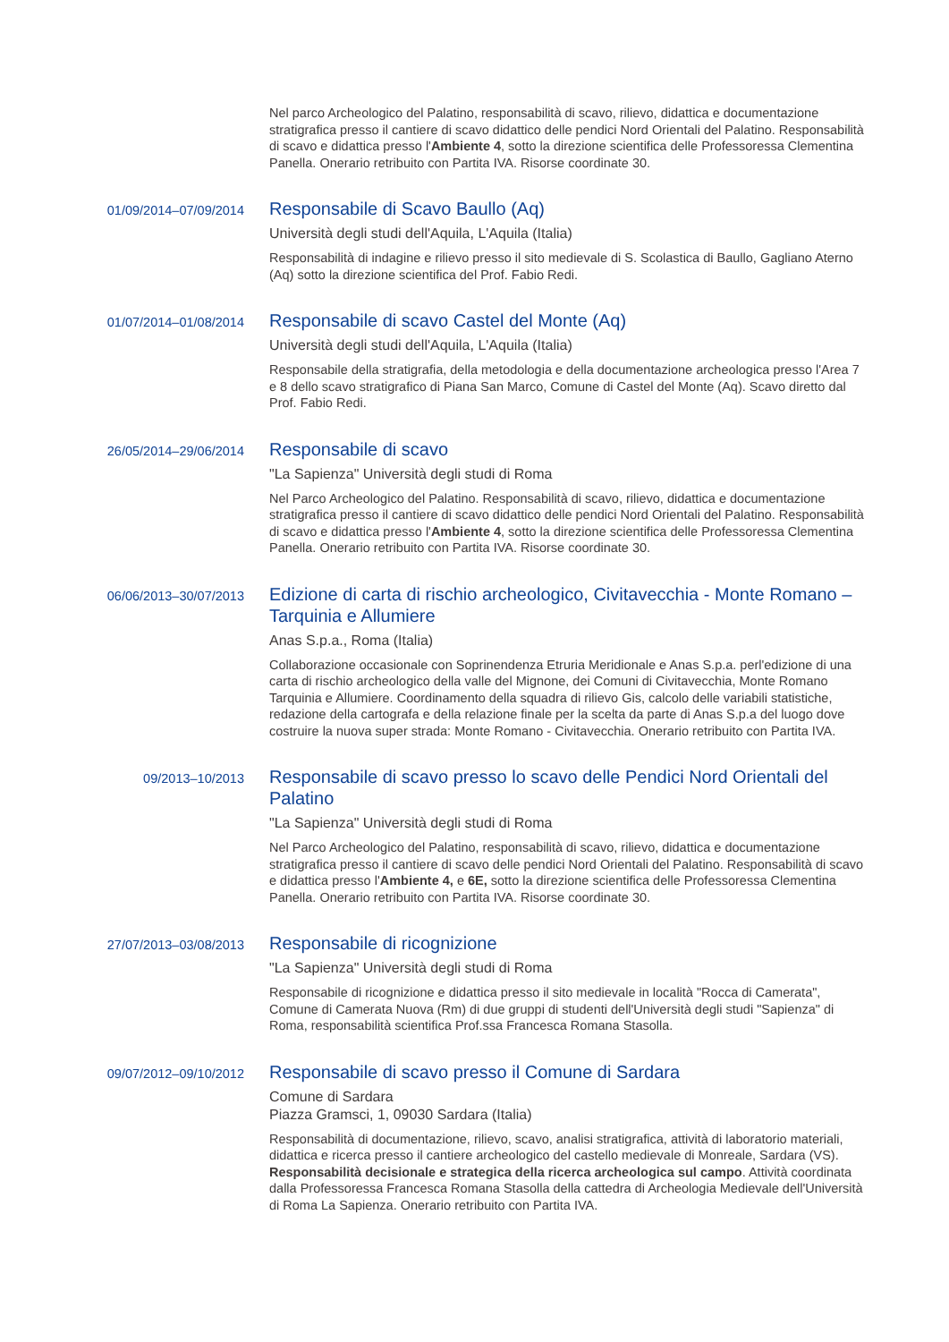Nel parco Archeologico del Palatino, responsabilità di scavo, rilievo, didattica e documentazione stratigrafica presso il cantiere di scavo didattico delle pendici Nord Orientali del Palatino. Responsabilità di scavo e didattica presso l'Ambiente 4, sotto la direzione scientifica delle Professoressa Clementina Panella. Onerario retribuito con Partita IVA. Risorse coordinate 30.
01/09/2014–07/09/2014
Responsabile di Scavo Baullo (Aq)
Università degli studi dell'Aquila, L'Aquila (Italia)
Responsabilità di indagine e rilievo presso il sito medievale di S. Scolastica di Baullo, Gagliano Aterno (Aq) sotto la direzione scientifica del Prof. Fabio Redi.
01/07/2014–01/08/2014
Responsabile di scavo Castel del Monte (Aq)
Università degli studi dell'Aquila, L'Aquila (Italia)
Responsabile della stratigrafia, della metodologia e della documentazione archeologica presso l'Area 7 e 8 dello scavo stratigrafico di Piana San Marco, Comune di Castel del Monte (Aq). Scavo diretto dal Prof. Fabio Redi.
26/05/2014–29/06/2014
Responsabile di scavo
"La Sapienza" Università degli studi di Roma
Nel Parco Archeologico del Palatino. Responsabilità di scavo, rilievo, didattica e documentazione stratigrafica presso il cantiere di scavo didattico delle pendici Nord Orientali del Palatino. Responsabilità di scavo e didattica presso l'Ambiente 4, sotto la direzione scientifica delle Professoressa Clementina Panella. Onerario retribuito con Partita IVA. Risorse coordinate 30.
06/06/2013–30/07/2013
Edizione di carta di rischio archeologico, Civitavecchia - Monte Romano – Tarquinia e Allumiere
Anas S.p.a., Roma (Italia)
Collaborazione occasionale con Soprinendenza Etruria Meridionale e Anas S.p.a. perl'edizione di una carta di rischio archeologico della valle del Mignone, dei Comuni di Civitavecchia, Monte Romano Tarquinia e Allumiere. Coordinamento della squadra di rilievo Gis, calcolo delle variabili statistiche, redazione della cartografa e della relazione finale per la scelta da parte di Anas S.p.a del luogo dove costruire la nuova super strada: Monte Romano - Civitavecchia. Onerario retribuito con Partita IVA.
09/2013–10/2013
Responsabile di scavo presso lo scavo delle Pendici Nord Orientali del Palatino
"La Sapienza" Università degli studi di Roma
Nel Parco Archeologico del Palatino, responsabilità di scavo, rilievo, didattica e documentazione stratigrafica presso il cantiere di scavo delle pendici Nord Orientali del Palatino. Responsabilità di scavo e didattica presso l'Ambiente 4, e 6E, sotto la direzione scientifica delle Professoressa Clementina Panella. Onerario retribuito con Partita IVA. Risorse coordinate 30.
27/07/2013–03/08/2013
Responsabile di ricognizione
"La Sapienza" Università degli studi di Roma
Responsabile di ricognizione e didattica presso il sito medievale in località "Rocca di Camerata", Comune di Camerata Nuova (Rm) di due gruppi di studenti dell'Università degli studi "Sapienza" di Roma, responsabilità scientifica Prof.ssa Francesca Romana Stasolla.
09/07/2012–09/10/2012
Responsabile di scavo presso il Comune di Sardara
Comune di Sardara
Piazza Gramsci, 1, 09030 Sardara (Italia)
Responsabilità di documentazione, rilievo, scavo, analisi stratigrafica, attività di laboratorio materiali, didattica e ricerca presso il cantiere archeologico del castello medievale di Monreale, Sardara (VS). Responsabilità decisionale e strategica della ricerca archeologica sul campo. Attività coordinata dalla Professoressa Francesca Romana Stasolla della cattedra di Archeologia Medievale dell'Università di Roma La Sapienza. Onerario retribuito con Partita IVA.